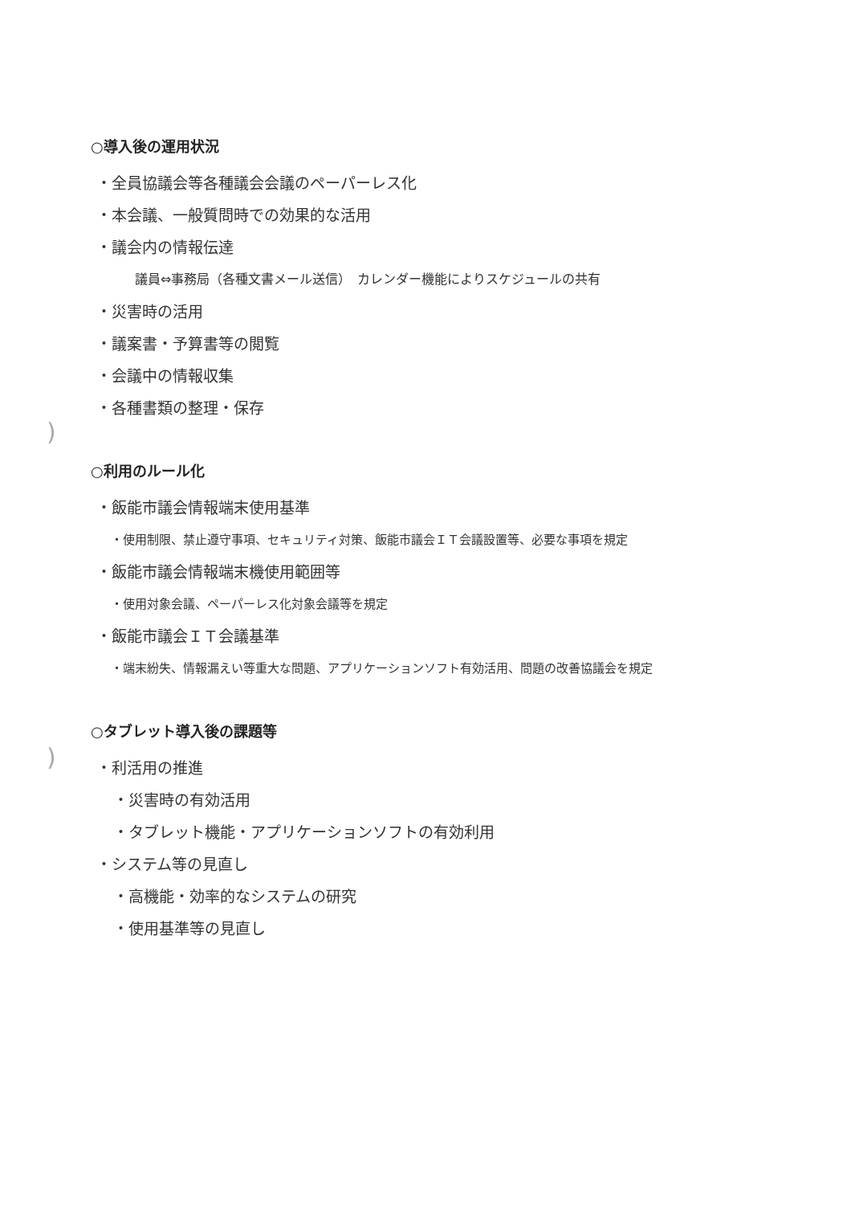)
)
○導入後の運用状況
・全員協議会等各種議会会議のペーパーレス化
・本会議、一般質問時での効果的な活用
・議会内の情報伝達
議員⇔事務局（各種文書メール送信）　カレンダー機能によりスケジュールの共有
・災害時の活用
・議案書・予算書等の閲覧
・会議中の情報収集
・各種書類の整理・保存
○利用のルール化
・飯能市議会情報端末使用基準
・使用制限、禁止遵守事項、セキュリティ対策、飯能市議会ＩＴ会議設置等、必要な事項を規定
・飯能市議会情報端末機使用範囲等
・使用対象会議、ペーパーレス化対象会議等を規定
・飯能市議会ＩＴ会議基準
・端末紛失、情報漏えい等重大な問題、アプリケーションソフト有効活用、問題の改善協議会を規定
○タブレット導入後の課題等
・利活用の推進
・災害時の有効活用
・タブレット機能・アプリケーションソフトの有効利用
・システム等の見直し
・高機能・効率的なシステムの研究
・使用基準等の見直し